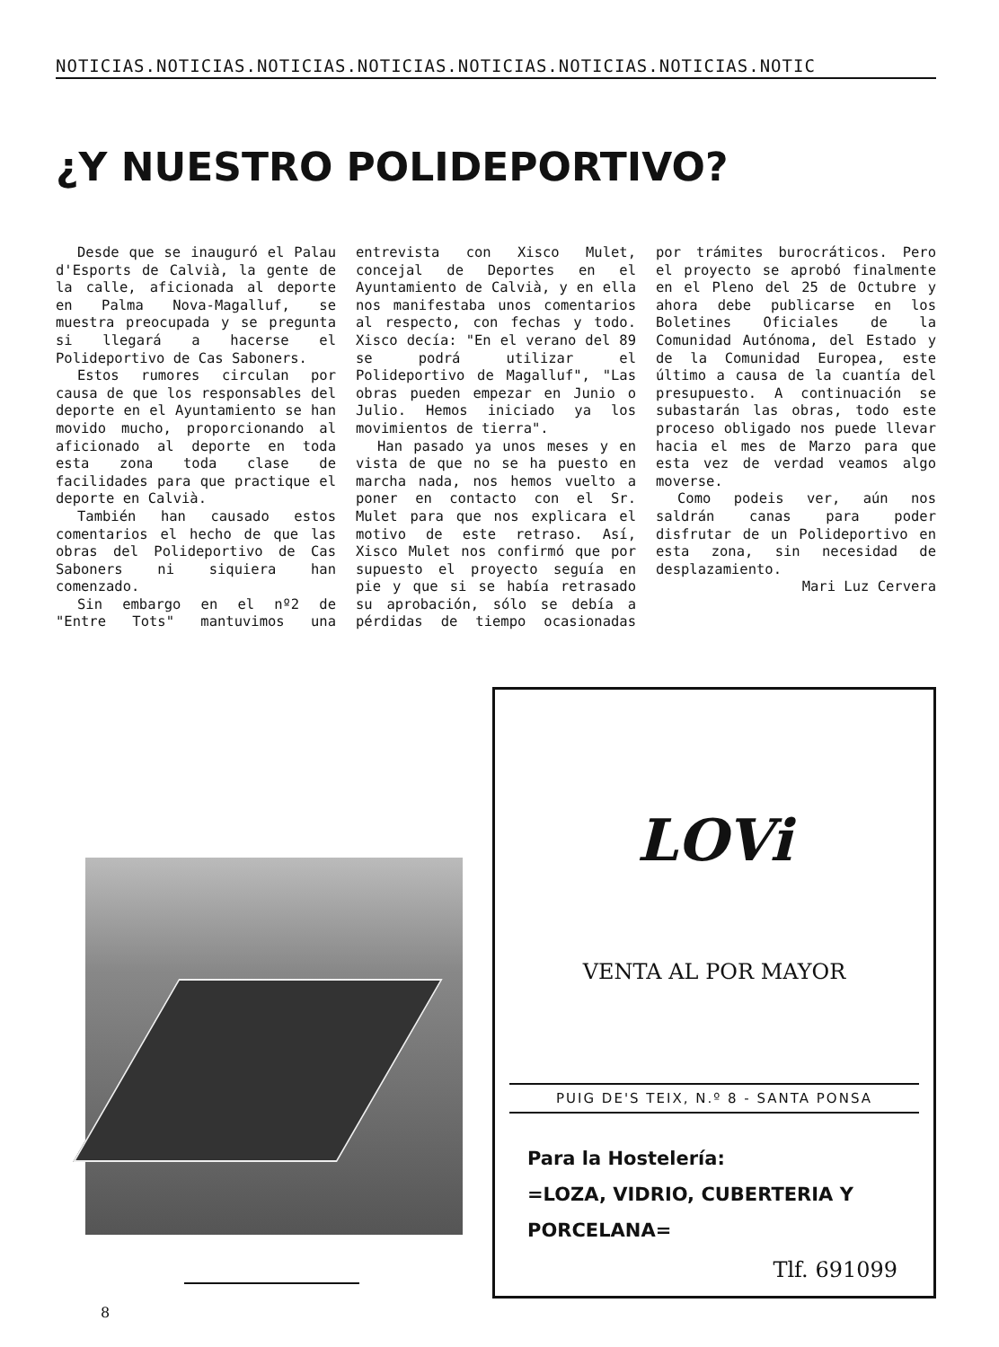NOTICIAS.NOTICIAS.NOTICIAS.NOTICIAS.NOTICIAS.NOTICIAS.NOTICIAS.NOTIC
¿Y NUESTRO POLIDEPORTIVO?
Desde que se inauguró el Palau d'Esports de Calvià, la gente de la calle, aficionada al deporte en Palma Nova-Magalluf, se muestra preocupada y se pregunta si llegará a hacerse el Polideportivo de Cas Saboners.
Estos rumores circulan por causa de que los responsables del deporte en el Ayuntamiento se han movido mucho, proporcionando al aficionado al deporte en toda esta zona toda clase de facilidades para que practique el deporte en Calvià.
También han causado estos comentarios el hecho de que las obras del Polideportivo de Cas Saboners ni siquiera han comenzado.
Sin embargo en el nº2 de "Entre Tots" mantuvimos una entrevista con Xisco Mulet, concejal de Deportes en el Ayuntamiento de Calvià, y en ella nos manifestaba unos comentarios al respecto, con fechas y todo. Xisco decía: "En el verano del 89 se podrá utilizar el Polideportivo de Magalluf", "Las obras pueden empezar en Junio o Julio. Hemos iniciado ya los movimientos de tierra".
Han pasado ya unos meses y en vista de que no se ha puesto en marcha nada, nos hemos vuelto a poner en contacto con el Sr. Mulet para que nos explicara el motivo de este retraso. Así, Xisco Mulet nos confirmó que por supuesto el proyecto seguía en pie y que si se había retrasado su aprobación, sólo se debía a pérdidas de tiempo ocasionadas por trámites burocráticos. Pero el proyecto se aprobó finalmente en el Pleno del 25 de Octubre y ahora debe publicarse en los Boletines Oficiales de la Comunidad Autónoma, del Estado y de la Comunidad Europea, este último a causa de la cuantía del presupuesto. A continuación se subastarán las obras, todo este proceso obligado nos puede llevar hacia el mes de Marzo para que esta vez de verdad veamos algo moverse.
Como podeis ver, aún nos saldrán canas para poder disfrutar de un Polideportivo en esta zona, sin necesidad de desplazamiento.
Mari Luz Cervera
LOVi
VENTA AL POR MAYOR
PUIG DE'S TEIX, N.º 8 - SANTA PONSA
Para la Hostelería:
=LOZA, VIDRIO, CUBERTERIA Y PORCELANA=
Tlf. 691099
8